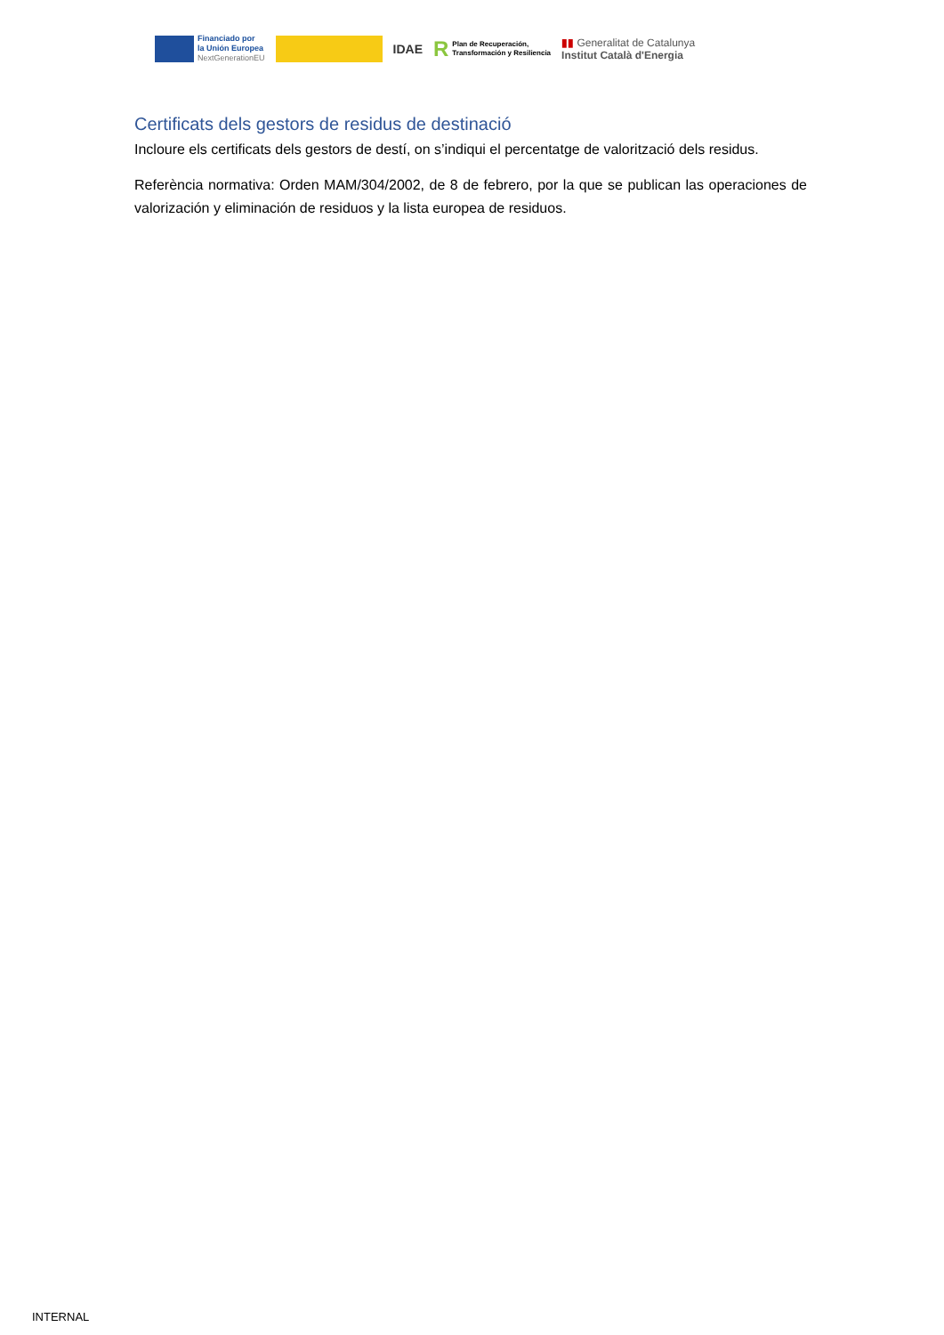Financiado por
la Unión Europea
NextGenerationEU
IDAE
R Plan de Recuperación,
Transformación y Resiliencia
▮▮ Generalitat de Catalunya
Institut Català d'Energia
Certificats dels gestors de residus de destinació
Incloure els certificats dels gestors de destí, on s’indiqui el percentatge de valorització dels residus.
Referència normativa: Orden MAM/304/2002, de 8 de febrero, por la que se publican las operaciones de valorización y eliminación de residuos y la lista europea de residuos.
INTERNAL